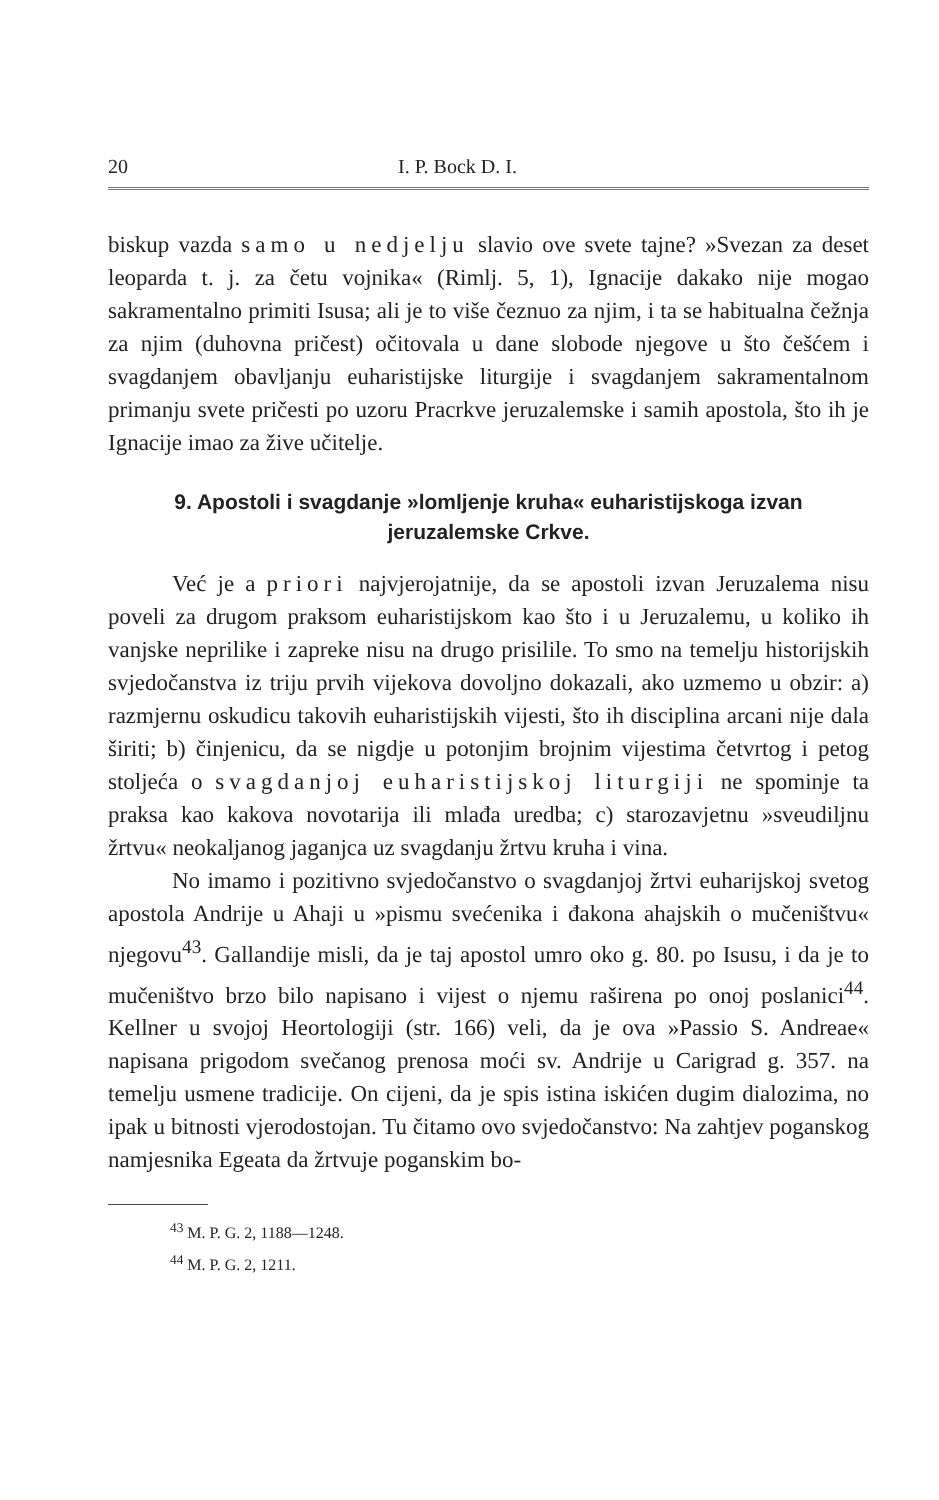20 I. P. Bock D. I.
biskup vazda samo u nedjelju slavio ove svete tajne? »Svezan za deset leoparda t. j. za četu vojnika« (Rimlj. 5, 1), Ignacije dakako nije mogao sakramentalno primiti Isusa; ali je to više čeznuo za njim, i ta se habitualna čežnja za njim (duhovna pričest) očitovala u dane slobode njegove u što češćem i svagdanjem obavljanju euharistijske liturgije i svagdanjem sakramentalnom primanju svete pričesti po uzoru Pracrkve jeruzalemske i samih apostola, što ih je Ignacije imao za žive učitelje.
9. Apostoli i svagdanje »lomljenje kruha« euharistijskoga izvan jeruzalemske Crkve.
Već je a priori najvjerojatnije, da se apostoli izvan Jeruzalema nisu poveli za drugom praksom euharistijskom kao što i u Jeruzalemu, u koliko ih vanjske neprilike i zapreke nisu na drugo prisilile. To smo na temelju historijskih svjedočanstva iz triju prvih vijekova dovoljno dokazali, ako uzmemo u obzir: a) razmjernu oskudicu takovih euharistijskih vijesti, što ih disciplina arcani nije dala širiti; b) činjenicu, da se nigdje u potonjim brojnim vijestima četvrtog i petog stoljeća o svagdanjoj euharistijskoj liturgiji ne spominje ta praksa kao kakova novotarija ili mlađa uredba; c) starozavjetnu »sveudiljnu žrtvu« neokaljanog jaganjca uz svagdanju žrtvu kruha i vina.
No imamo i pozitivno svjedočanstvo o svagdanjoj žrtvi euharijskoj svetog apostola Andrije u Ahaji u »pismu svećenika i đakona ahajskih o mučeništvu« njegovu<sup>43</sup>. Gallandije misli, da je taj apostol umro oko g. 80. po Isusu, i da je to mučeništvo brzo bilo napisano i vijest o njemu raširena po onoj poslanici<sup>44</sup>. Kellner u svojoj Heortologiji (str. 166) veli, da je ova »Passio S. Andreae« napisana prigodom svečanog prenosa moći sv. Andrije u Carigrad g. 357. na temelju usmene tradicije. On cijeni, da je spis istina iskićen dugim dialozima, no ipak u bitnosti vjerodostojan. Tu čitamo ovo svjedočanstvo: Na zahtjev poganskog namjesnika Egeata da žrtvuje poganskim bo-
<sup>43</sup> M. P. G. 2, 1188—1248.
<sup>44</sup> M. P. G. 2, 1211.